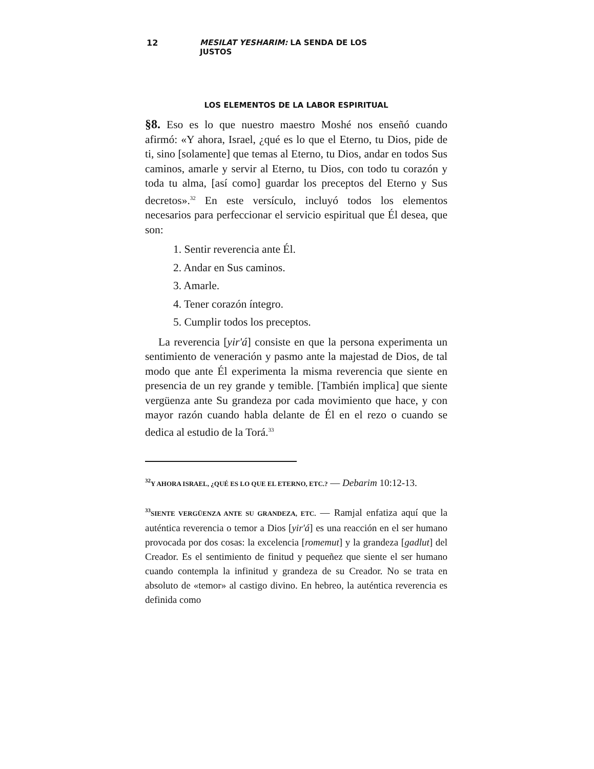12 MESILAT YESHARIM: LA SENDA DE LOS JUSTOS
LOS ELEMENTOS DE LA LABOR ESPIRITUAL
§8. Eso es lo que nuestro maestro Moshé nos enseñó cuando afirmó: «Y ahora, Israel, ¿qué es lo que el Eterno, tu Dios, pide de ti, sino [solamente] que temas al Eterno, tu Dios, andar en todos Sus caminos, amarle y servir al Eterno, tu Dios, con todo tu corazón y toda tu alma, [así como] guardar los preceptos del Eterno y Sus decretos».<sup>32</sup> En este versículo, incluyó todos los elementos necesarios para perfeccionar el servicio espiritual que Él desea, que son:
1. Sentir reverencia ante Él.
2. Andar en Sus caminos.
3. Amarle.
4. Tener corazón íntegro.
5. Cumplir todos los preceptos.
La reverencia [yir'á] consiste en que la persona experimenta un sentimiento de veneración y pasmo ante la majestad de Dios, de tal modo que ante Él experimenta la misma reverencia que siente en presencia de un rey grande y temible. [También implica] que siente vergüenza ante Su grandeza por cada movimiento que hace, y con mayor razón cuando habla delante de Él en el rezo o cuando se dedica al estudio de la Torá.<sup>33</sup>
<sup>32</sup> Y AHORA ISRAEL, ¿QUÉ ES LO QUE EL ETERNO, ETC.? — Debarim 10:12-13.
<sup>33</sup>SIENTE VERGÜENZA ANTE SU GRANDEZA, ETC. — Ramjal enfatiza aquí que la auténtica reverencia o temor a Dios [yir'á] es una reacción en el ser humano provocada por dos cosas: la excelencia [romemut] y la grandeza [gadlut] del Creador. Es el sentimiento de finitud y pequeñez que siente el ser humano cuando contempla la infinitud y grandeza de su Creador. No se trata en absoluto de «temor» al castigo divino. En hebreo, la auténtica reverencia es definida como